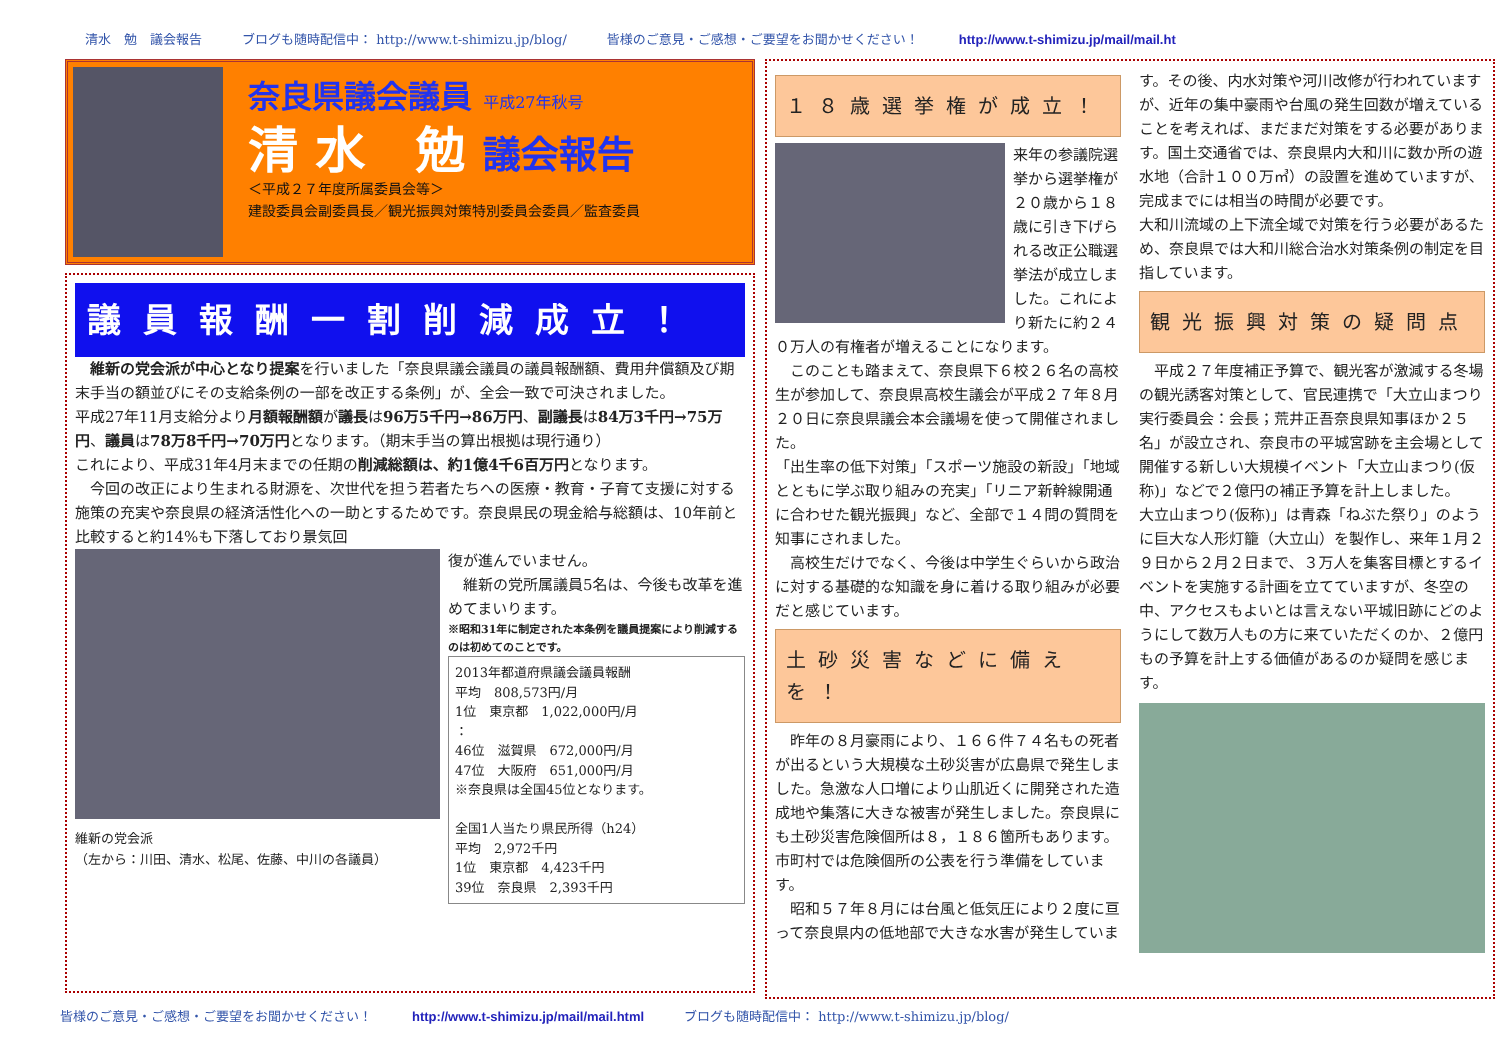清水　勉　議会報告 ブログも随時配信中： http://www.t-shimizu.jp/blog/ 皆様のご意見・ご感想・ご要望をお聞かせください！ http://www.t-shimizu.jp/mail/mail.ht
奈良県議会議員 平成27年秋号
清 水　勉 議会報告
＜平成２７年度所属委員会等＞
建設委員会副委員長／観光振興対策特別委員会委員／監査委員
議員報酬一割削減成立！
　維新の党会派が中心となり提案を行いました「奈良県議会議員の議員報酬額、費用弁償額及び期末手当の額並びにその支給条例の一部を改正する条例」が、全会一致で可決されました。
平成27年11月支給分より月額報酬額が議長は96万5千円→86万円、副議長は84万3千円→75万円、議員は78万8千円→70万円となります。（期末手当の算出根拠は現行通り）
これにより、平成31年4月末までの任期の削減総額は、約1億4千6百万円となります。
　今回の改正により生まれる財源を、次世代を担う若者たちへの医療・教育・子育て支援に対する施策の充実や奈良県の経済活性化への一助とするためです。奈良県民の現金給与総額は、10年前と比較すると約14%も下落しており景気回
維新の党会派
（左から：川田、清水、松尾、佐藤、中川の各議員）
復が進んでいません。
　維新の党所属議員5名は、今後も改革を進めてまいります。
※昭和31年に制定された本条例を議員提案により削減するのは初めてのことです。
2013年都道府県議会議員報酬
平均　808,573円/月
1位　東京都　1,022,000円/月
：
46位　滋賀県　672,000円/月
47位　大阪府　651,000円/月
※奈良県は全国45位となります。
全国1人当たり県民所得（h24）
平均　2,972千円
1位　東京都　4,423千円
39位　奈良県　2,393千円
１８歳選挙権が成立！
来年の参議院選挙から選挙権が２０歳から１８歳に引き下げられる改正公職選挙法が成立しました。これにより新たに約２４０万人の有権者が増えることになります。
　このことも踏まえて、奈良県下６校２６名の高校生が参加して、奈良県高校生議会が平成２７年８月２０日に奈良県議会本会議場を使って開催されました。
「出生率の低下対策」「スポーツ施設の新設」「地域とともに学ぶ取り組みの充実」「リニア新幹線開通に合わせた観光振興」など、全部で１４問の質問を知事にされました。
　高校生だけでなく、今後は中学生ぐらいから政治に対する基礎的な知識を身に着ける取り組みが必要だと感じています。
土砂災害などに備えを！
　昨年の８月豪雨により、１６６件７４名もの死者が出るという大規模な土砂災害が広島県で発生しました。急激な人口増により山肌近くに開発された造成地や集落に大きな被害が発生しました。奈良県にも土砂災害危険個所は８，１８６箇所もあります。市町村では危険個所の公表を行う準備をしています。
　昭和５７年８月には台風と低気圧により２度に亘って奈良県内の低地部で大きな水害が発生しています。その後、内水対策や河川改修が行われていますが、近年の集中豪雨や台風の発生回数が増えていることを考えれば、まだまだ対策をする必要があります。国土交通省では、奈良県内大和川に数か所の遊水地（合計１００万㎥）の設置を進めていますが、完成までには相当の時間が必要です。
大和川流域の上下流全域で対策を行う必要があるため、奈良県では大和川総合治水対策条例の制定を目指しています。
観光振興対策の疑問点
　平成２７年度補正予算で、観光客が激減する冬場の観光誘客対策として、官民連携で「大立山まつり実行委員会：会長；荒井正吾奈良県知事ほか２５名」が設立され、奈良市の平城宮跡を主会場として開催する新しい大規模イベント「大立山まつり(仮称)」などで２億円の補正予算を計上しました。
大立山まつり(仮称)」は青森「ねぶた祭り」のように巨大な人形灯籠（大立山）を製作し、来年１月２９日から２月２日まで、３万人を集客目標とするイベントを実施する計画を立てていますが、冬空の中、アクセスもよいとは言えない平城旧跡にどのようにして数万人もの方に来ていただくのか、２億円もの予算を計上する価値があるのか疑問を感じます。
皆様のご意見・ご感想・ご要望をお聞かせください！ http://www.t-shimizu.jp/mail/mail.html ブログも随時配信中： http://www.t-shimizu.jp/blog/